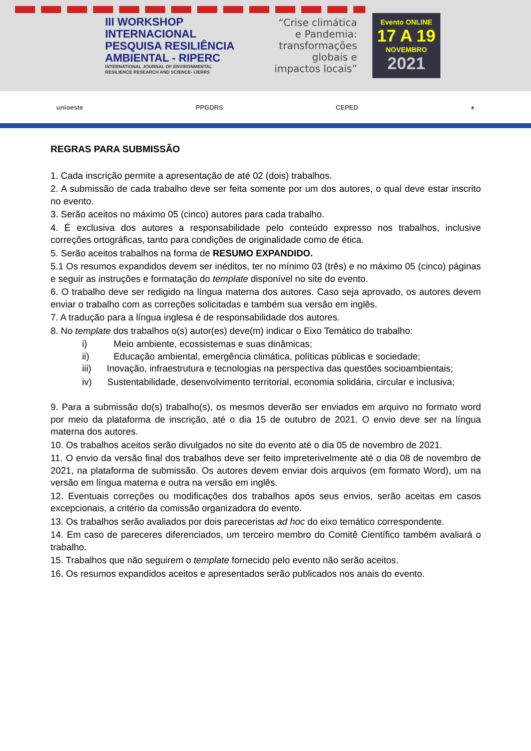III WORKSHOP
INTERNACIONAL
PESQUISA RESILIÊNCIA
AMBIENTAL - RIPERC
INTERNATIONAL JOURNAL OF ENVIRONMENTAL
RESILIENCE RESEARCH AND SCIENCE- IJERRS
“Crise climática
e Pandemia:
transformações
globais e
impactos locais”
Evento ONLINE
17 A 19
NOVEMBRO
2021
unioeste PPGDRS CEPED ●
REGRAS PARA SUBMISSÃO
1. Cada inscrição permite a apresentação de até 02 (dois) trabalhos.
2. A submissão de cada trabalho deve ser feita somente por um dos autores, o qual deve estar inscrito no evento.
3. Serão aceitos no máximo 05 (cinco) autores para cada trabalho.
4. É exclusiva dos autores a responsabilidade pelo conteúdo expresso nos trabalhos, inclusive correções ortográficas, tanto para condições de originalidade como de ética.
5. Serão aceitos trabalhos na forma de RESUMO EXPANDIDO.
5.1 Os resumos expandidos devem ser inéditos, ter no mínimo 03 (três) e no máximo 05 (cinco) páginas e seguir as instruções e formatação do template disponível no site do evento.
6. O trabalho deve ser redigido na língua materna dos autores. Caso seja aprovado, os autores devem enviar o trabalho com as correções solicitadas e também sua versão em inglês.
7. A tradução para a língua inglesa é de responsabilidade dos autores.
8. No template dos trabalhos o(s) autor(es) deve(m) indicar o Eixo Temático do trabalho:
i) Meio ambiente, ecossistemas e suas dinâmicas;
ii) Educação ambiental, emergência climática, políticas públicas e sociedade;
iii) Inovação, infraestrutura e tecnologias na perspectiva das questões socioambientais;
iv) Sustentabilidade, desenvolvimento territorial, economia solidária, circular e inclusiva;
9. Para a submissão do(s) trabalho(s), os mesmos deverão ser enviados em arquivo no formato word por meio da plataforma de inscrição, até o dia 15 de outubro de 2021. O envio deve ser na língua materna dos autores.
10. Os trabalhos aceitos serão divulgados no site do evento até o dia 05 de novembro de 2021.
11. O envio da versão final dos trabalhos deve ser feito impreterivelmente até o dia 08 de novembro de 2021, na plataforma de submissão. Os autores devem enviar dois arquivos (em formato Word), um na versão em língua materna e outra na versão em inglês.
12. Eventuais correções ou modificações dos trabalhos após seus envios, serão aceitas em casos excepcionais, a critério da comissão organizadora do evento.
13. Os trabalhos serão avaliados por dois pareceristas ad hoc do eixo temático correspondente.
14. Em caso de pareceres diferenciados, um terceiro membro do Comitê Científico também avaliará o trabalho.
15. Trabalhos que não seguirem o template fornecido pelo evento não serão aceitos.
16. Os resumos expandidos aceitos e apresentados serão publicados nos anais do evento.